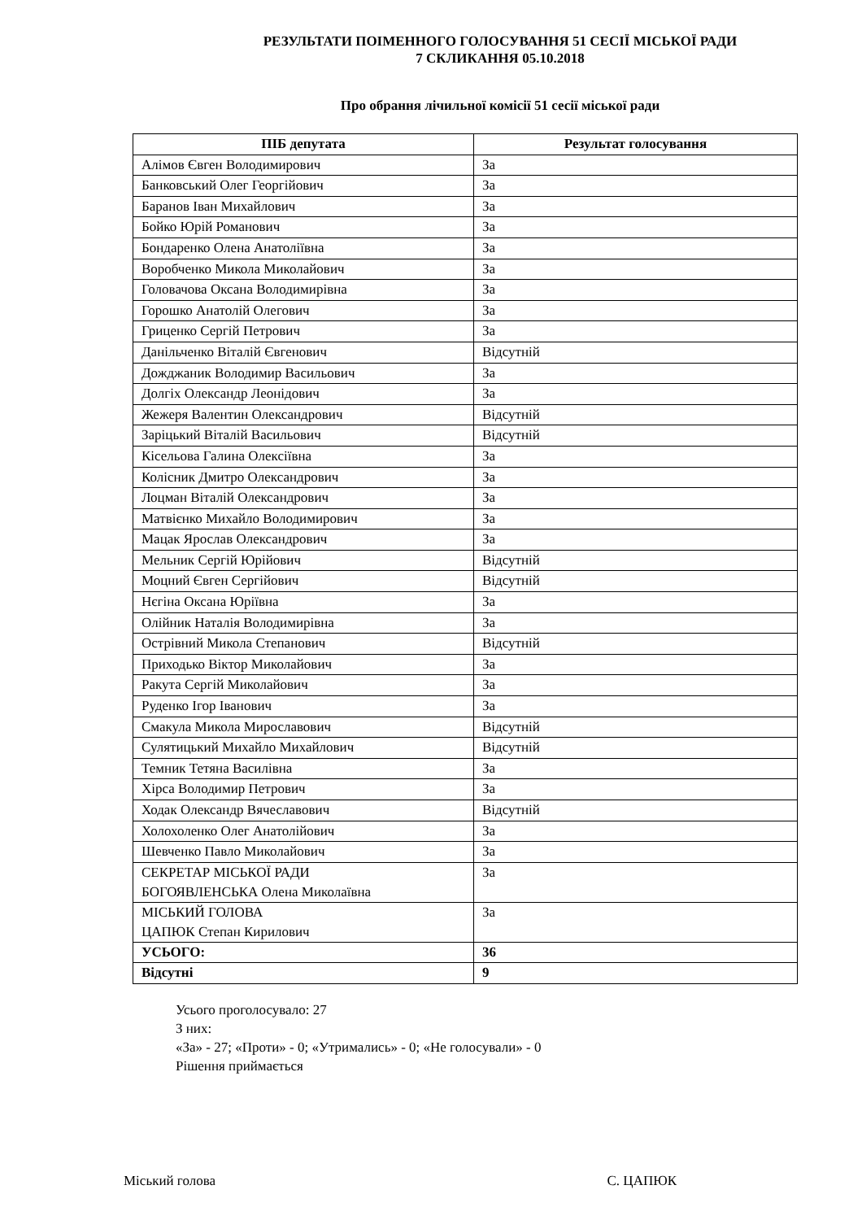РЕЗУЛЬТАТИ ПОІМЕННОГО ГОЛОСУВАННЯ 51 СЕСІЇ МІСЬКОЇ РАДИ
7 СКЛИКАННЯ 05.10.2018
Про обрання лічильної комісії 51 сесії міської ради
| ПІБ депутата | Результат голосування |
| --- | --- |
| Алімов Євген Володимирович | За |
| Банковський Олег Георгійович | За |
| Баранов Іван Михайлович | За |
| Бойко Юрій Романович | За |
| Бондаренко Олена Анатоліївна | За |
| Воробченко Микола Миколайович | За |
| Головачова Оксана Володимирівна | За |
| Горошко Анатолій Олегович | За |
| Гриценко Сергій Петрович | За |
| Данільченко Віталій Євгенович | Відсутній |
| Дожджаник Володимир Васильович | За |
| Долгіх Олександр Леонідович | За |
| Жежеря Валентин Олександрович | Відсутній |
| Заріцький Віталій Васильович | Відсутній |
| Кісельова Галина Олексіївна | За |
| Колісник Дмитро Олександрович | За |
| Лоцман Віталій Олександрович | За |
| Матвієнко Михайло Володимирович | За |
| Мацак Ярослав Олександрович | За |
| Мельник Сергій Юрійович | Відсутній |
| Моцний Євген Сергійович | Відсутній |
| Нєгіна Оксана Юріївна | За |
| Олійник Наталія Володимирівна | За |
| Острівний Микола Степанович | Відсутній |
| Приходько Віктор Миколайович | За |
| Ракута Сергій Миколайович | За |
| Руденко Ігор Іванович | За |
| Смакула Микола Мирославович | Відсутній |
| Сулятицький Михайло Михайлович | Відсутній |
| Темник Тетяна Василівна | За |
| Хірса Володимир Петрович | За |
| Ходак Олександр Вячеславович | Відсутній |
| Холохоленко Олег Анатолійович | За |
| Шевченко Павло Миколайович | За |
| СЕКРЕТАР МІСЬКОЇ РАДИ БОГОЯВЛЕНСЬКА Олена Миколаївна | За |
| МІСЬКИЙ ГОЛОВА ЦАПЮК Степан Кирилович | За |
| УСЬОГО: | 36 |
| Відсутні | 9 |
Усього проголосувало: 27
З них:
«За» - 27; «Проти» - 0; «Утримались» - 0; «Не голосували» - 0
Рішення приймається
Міський голова С. ЦАПЮК